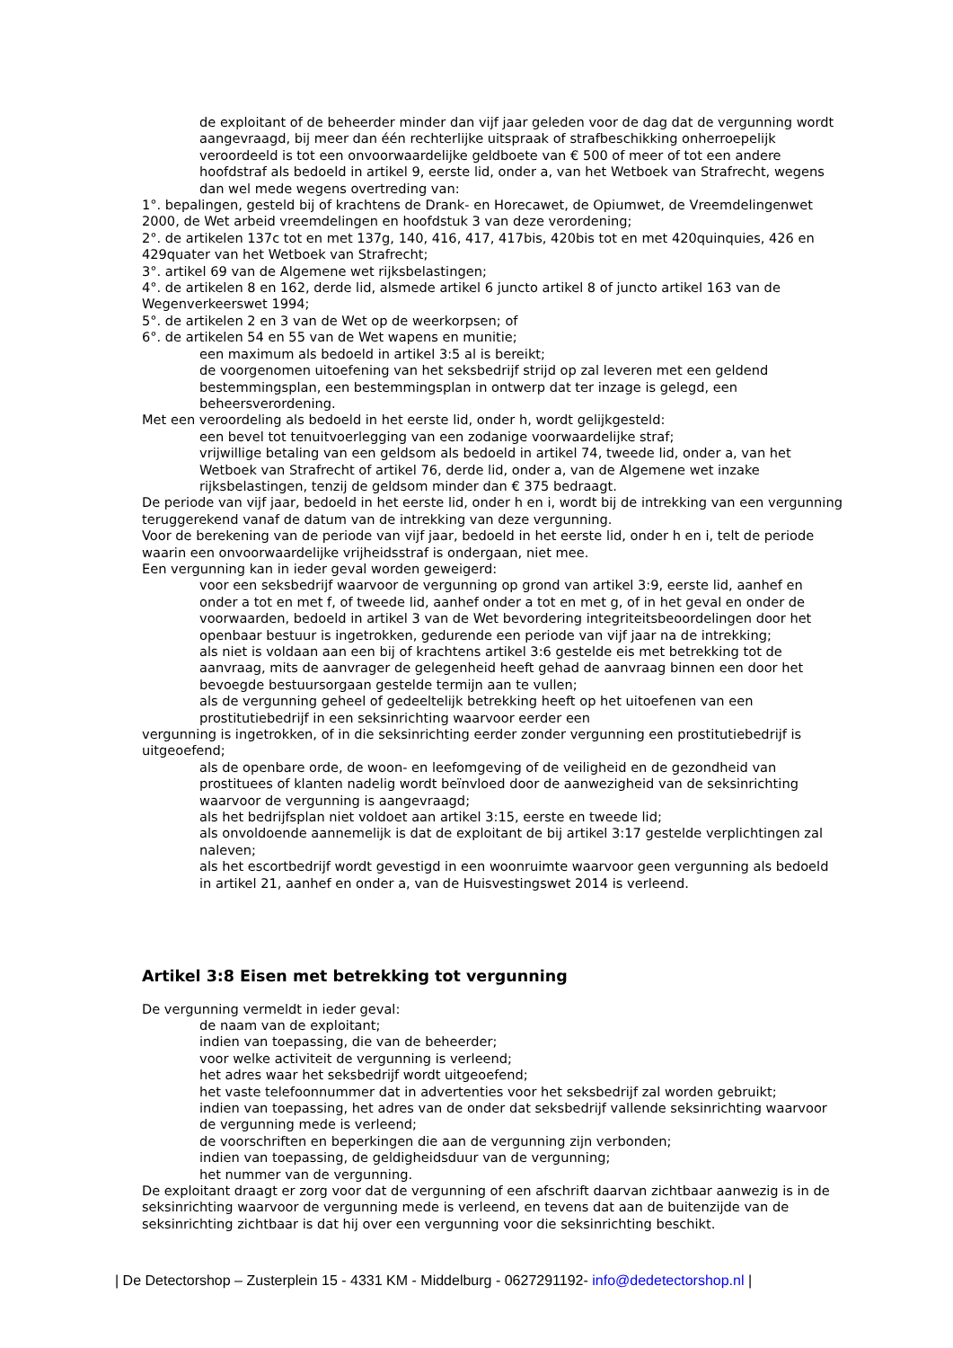de exploitant of de beheerder minder dan vijf jaar geleden voor de dag dat de vergunning wordt aangevraagd, bij meer dan één rechterlijke uitspraak of strafbeschikking onherroepelijk veroordeeld is tot een onvoorwaardelijke geldboete van € 500 of meer of tot een andere hoofdstraf als bedoeld in artikel 9, eerste lid, onder a, van het Wetboek van Strafrecht, wegens dan wel mede wegens overtreding van:
1°. bepalingen, gesteld bij of krachtens de Drank- en Horecawet, de Opiumwet, de Vreemdelingenwet 2000, de Wet arbeid vreemdelingen en hoofdstuk 3 van deze verordening;
2°. de artikelen 137c tot en met 137g, 140, 416, 417, 417bis, 420bis tot en met 420quinquies, 426 en 429quater van het Wetboek van Strafrecht;
3°. artikel 69 van de Algemene wet rijksbelastingen;
4°. de artikelen 8 en 162, derde lid, alsmede artikel 6 juncto artikel 8 of juncto artikel 163 van de Wegenverkeerswet 1994;
5°. de artikelen 2 en 3 van de Wet op de weerkorpsen; of
6°. de artikelen 54 en 55 van de Wet wapens en munitie;
een maximum als bedoeld in artikel 3:5 al is bereikt;
de voorgenomen uitoefening van het seksbedrijf strijd op zal leveren met een geldend bestemmingsplan, een bestemmingsplan in ontwerp dat ter inzage is gelegd, een beheersverordening.
Met een veroordeling als bedoeld in het eerste lid, onder h, wordt gelijkgesteld:
een bevel tot tenuitvoerlegging van een zodanige voorwaardelijke straf;
vrijwillige betaling van een geldsom als bedoeld in artikel 74, tweede lid, onder a, van het Wetboek van Strafrecht of artikel 76, derde lid, onder a, van de Algemene wet inzake rijksbelastingen, tenzij de geldsom minder dan € 375 bedraagt.
De periode van vijf jaar, bedoeld in het eerste lid, onder h en i, wordt bij de intrekking van een vergunning teruggerekend vanaf de datum van de intrekking van deze vergunning.
Voor de berekening van de periode van vijf jaar, bedoeld in het eerste lid, onder h en i, telt de periode waarin een onvoorwaardelijke vrijheidsstraf is ondergaan, niet mee.
Een vergunning kan in ieder geval worden geweigerd:
voor een seksbedrijf waarvoor de vergunning op grond van artikel 3:9, eerste lid, aanhef en onder a tot en met f, of tweede lid, aanhef onder a tot en met g, of in het geval en onder de voorwaarden, bedoeld in artikel 3 van de Wet bevordering integriteitsbeoordelingen door het openbaar bestuur is ingetrokken, gedurende een periode van vijf jaar na de intrekking;
als niet is voldaan aan een bij of krachtens artikel 3:6 gestelde eis met betrekking tot de aanvraag, mits de aanvrager de gelegenheid heeft gehad de aanvraag binnen een door het bevoegde bestuursorgaan gestelde termijn aan te vullen;
als de vergunning geheel of gedeeltelijk betrekking heeft op het uitoefenen van een prostitutiebedrijf in een seksinrichting waarvoor eerder een
vergunning is ingetrokken, of in die seksinrichting eerder zonder vergunning een prostitutiebedrijf is uitgeoefend;
als de openbare orde, de woon- en leefomgeving of de veiligheid en de gezondheid van prostituees of klanten nadelig wordt beïnvloed door de aanwezigheid van de seksinrichting waarvoor de vergunning is aangevraagd;
als het bedrijfsplan niet voldoet aan artikel 3:15, eerste en tweede lid;
als onvoldoende aannemelijk is dat de exploitant de bij artikel 3:17 gestelde verplichtingen zal naleven;
als het escortbedrijf wordt gevestigd in een woonruimte waarvoor geen vergunning als bedoeld in artikel 21, aanhef en onder a, van de Huisvestingswet 2014 is verleend.
Artikel 3:8 Eisen met betrekking tot vergunning
De vergunning vermeldt in ieder geval:
de naam van de exploitant;
indien van toepassing, die van de beheerder;
voor welke activiteit de vergunning is verleend;
het adres waar het seksbedrijf wordt uitgeoefend;
het vaste telefoonnummer dat in advertenties voor het seksbedrijf zal worden gebruikt;
indien van toepassing, het adres van de onder dat seksbedrijf vallende seksinrichting waarvoor de vergunning mede is verleend;
de voorschriften en beperkingen die aan de vergunning zijn verbonden;
indien van toepassing, de geldigheidsduur van de vergunning;
het nummer van de vergunning.
De exploitant draagt er zorg voor dat de vergunning of een afschrift daarvan zichtbaar aanwezig is in de seksinrichting waarvoor de vergunning mede is verleend, en tevens dat aan de buitenzijde van de seksinrichting zichtbaar is dat hij over een vergunning voor die seksinrichting beschikt.
| De Detectorshop – Zusterplein 15 - 4331 KM - Middelburg - 0627291192- info@dedetectorshop.nl |